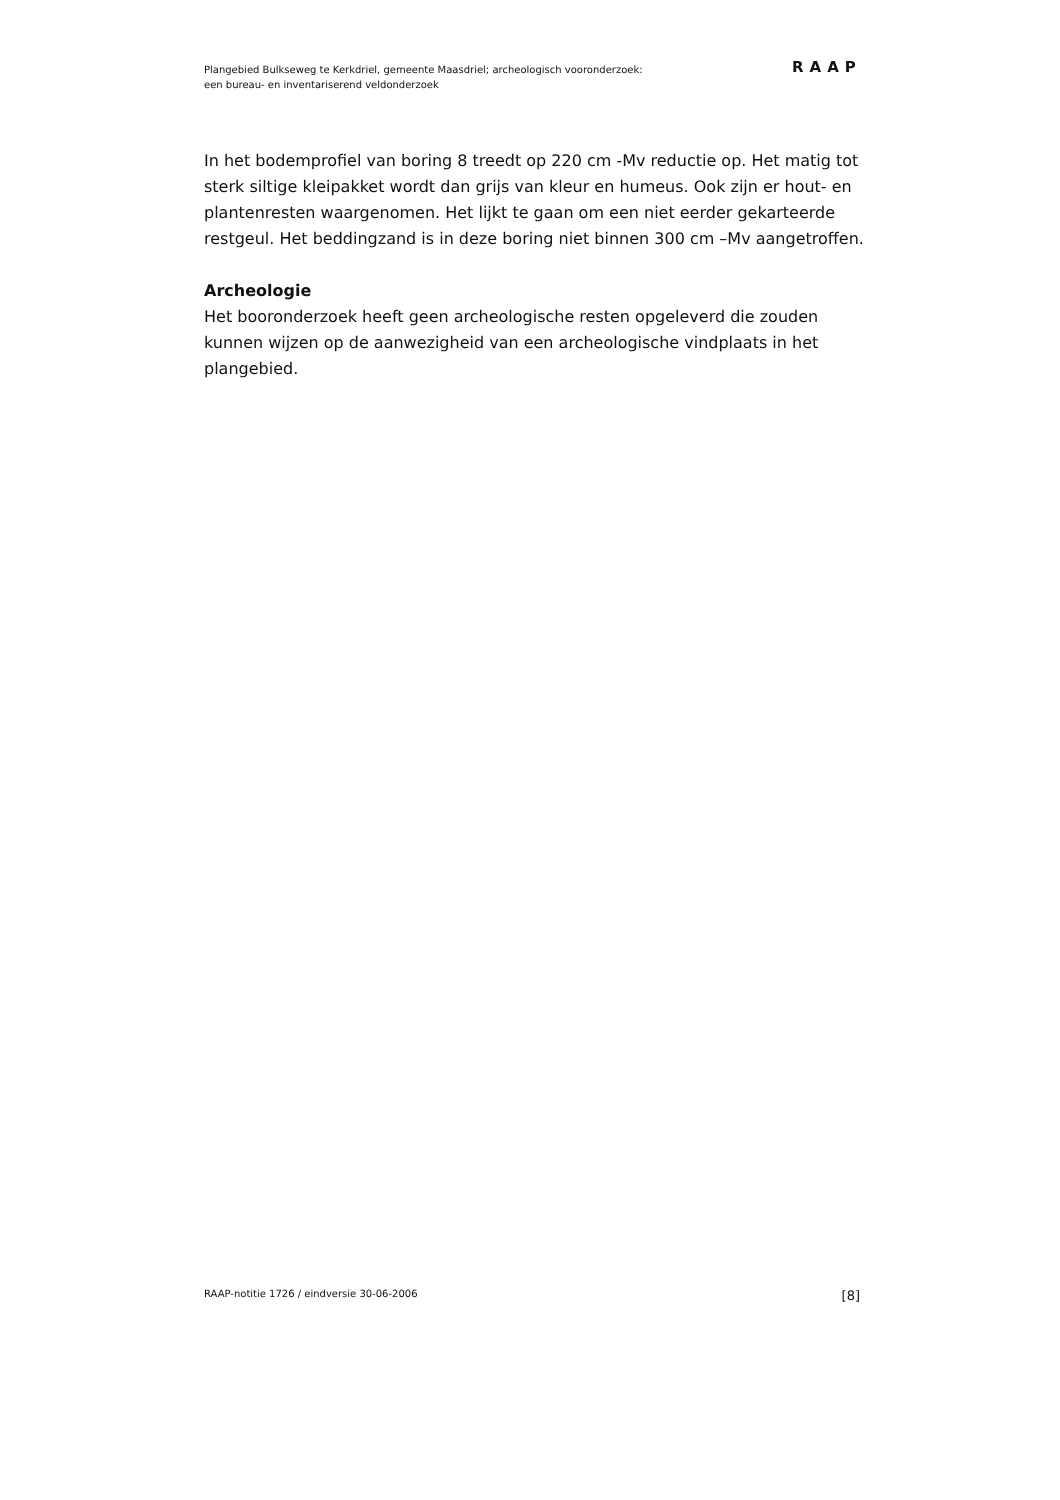Plangebied Bulkseweg te Kerkdriel, gemeente Maasdriel; archeologisch vooronderzoek:
een bureau- en inventariserend veldonderzoek
RAAP
In het bodemprofiel van boring 8 treedt op 220 cm -Mv reductie op. Het matig tot sterk siltige kleipakket wordt dan grijs van kleur en humeus. Ook zijn er hout- en plantenresten waargenomen. Het lijkt te gaan om een niet eerder gekarteerde restgeul. Het beddingzand is in deze boring niet binnen 300 cm –Mv aangetroffen.
Archeologie
Het booronderzoek heeft geen archeologische resten opgeleverd die zouden kunnen wijzen op de aanwezigheid van een archeologische vindplaats in het plangebied.
RAAP-notitie 1726 / eindversie 30-06-2006 [8]